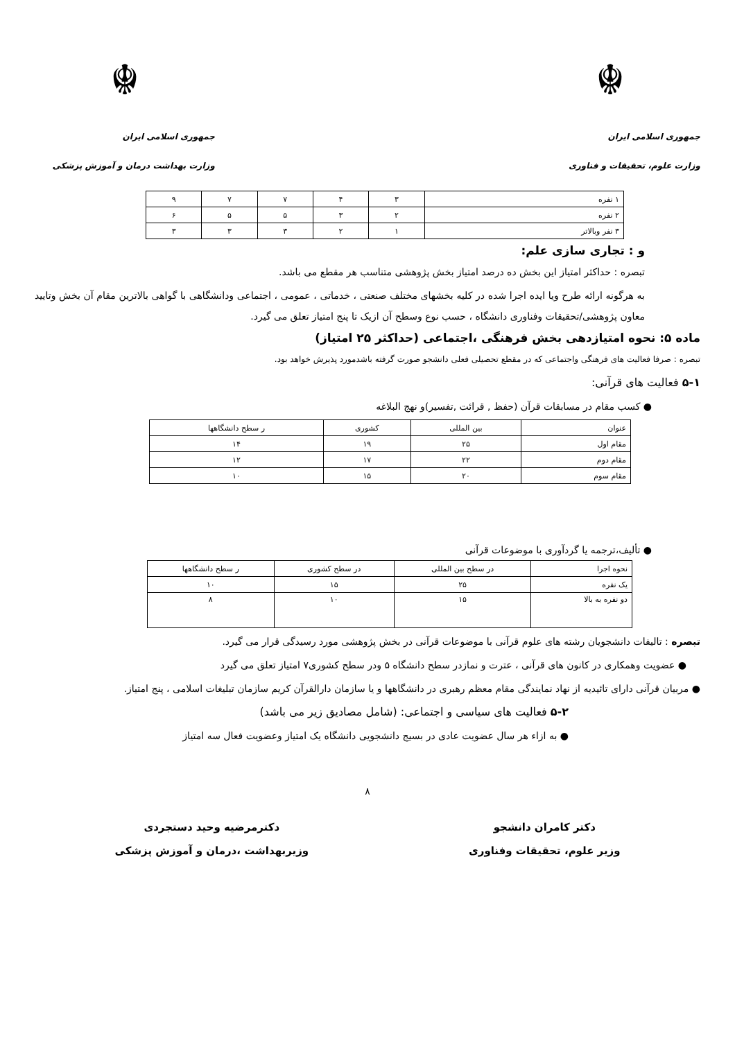☬
جمهوری اسلامی ایران
وزارت علوم، تحقیقات و فناوری
☬
جمهوری اسلامی ایران
وزارت بهداشت درمان و آموزش پزشکی
| ۱ نفره | ۳ | ۴ | ۷ | ۷ | ۹ |
| ۲ نفره | ۲ | ۳ | ۵ | ۵ | ۶ |
| ۳ نفر وبالاتر | ۱ | ۲ | ۳ | ۳ | ۳ |
و : تجاری سازی علم:
تبصره : حداکثر امتیاز این بخش ده درصد امتیاز بخش پژوهشی متناسب هر مقطع می باشد.
به هرگونه ارائه طرح ویا ایده اجرا شده در کلیه بخشهای مختلف صنعتی ، خدماتی ، عمومی ، اجتماعی ودانشگاهی با گواهی بالاترین مقام آن بخش وتایید معاون پژوهشی/تحقیقات وفناوری دانشگاه ، حسب نوع وسطح آن ازیک تا پنج امتیاز تعلق می گیرد.
ماده ۵: نحوه امتیازدهی بخش فرهنگی ،اجتماعی (حداکثر ۲۵ امتیاز)
تبصره : صرفا فعالیت های فرهنگی واجتماعی که در مقطع تحصیلی فعلی دانشجو صورت گرفته باشدمورد پذیرش خواهد بود.
۵-۱ فعالیت های قرآنی:
● کسب مقام در مسابقات قرآن (حفظ , قرائت ,تفسیر)و نهج البلاغه
| عنوان | بین المللی | کشوری | ر سطح دانشگاهها |
| مقام اول | ۲۵ | ۱۹ | ۱۴ |
| مقام دوم | ۲۲ | ۱۷ | ۱۲ |
| مقام سوم | ۲۰ | ۱۵ | ۱۰ |
● تألیف،ترجمه یا گردآوری با موضوعات قرآنی
| نحوه اجرا | در سطح بین المللی | در سطح کشوری | ر سطح دانشگاهها |
| یک نفره | ۲۵ | ۱۵ | ۱۰ |
| دو نفره به بالا | ۱۵ | ۱۰ | ۸ |
تبصره : تالیفات دانشجویان رشته های علوم قرآنی با موضوعات قرآنی در بخش پژوهشی مورد رسیدگی قرار می گیرد.
● عضویت وهمکاری در کانون های قرآنی ، عترت و نمازدر سطح دانشگاه ۵ ودر سطح کشوری۷ امتیاز تعلق می گیرد
● مربیان قرآنی دارای تائیدیه از نهاد نمایندگی مقام معظم رهبری در دانشگاهها و یا سازمان دارالقرآن کریم سازمان تبلیغات اسلامی ، پنج امتیاز.
۵-۲ فعالیت های سیاسی و اجتماعی: (شامل مصادیق زیر می باشد)
● به ازاء هر سال عضویت عادی در بسیج دانشجویی دانشگاه یک امتیاز وعضویت فعال سه امتیاز
۸
دکتر کامران دانشجو
وزیر علوم، تحقیقات وفناوری
دکترمرضیه وحید دستجردی
وزیربهداشت ،درمان و آموزش پزشکی